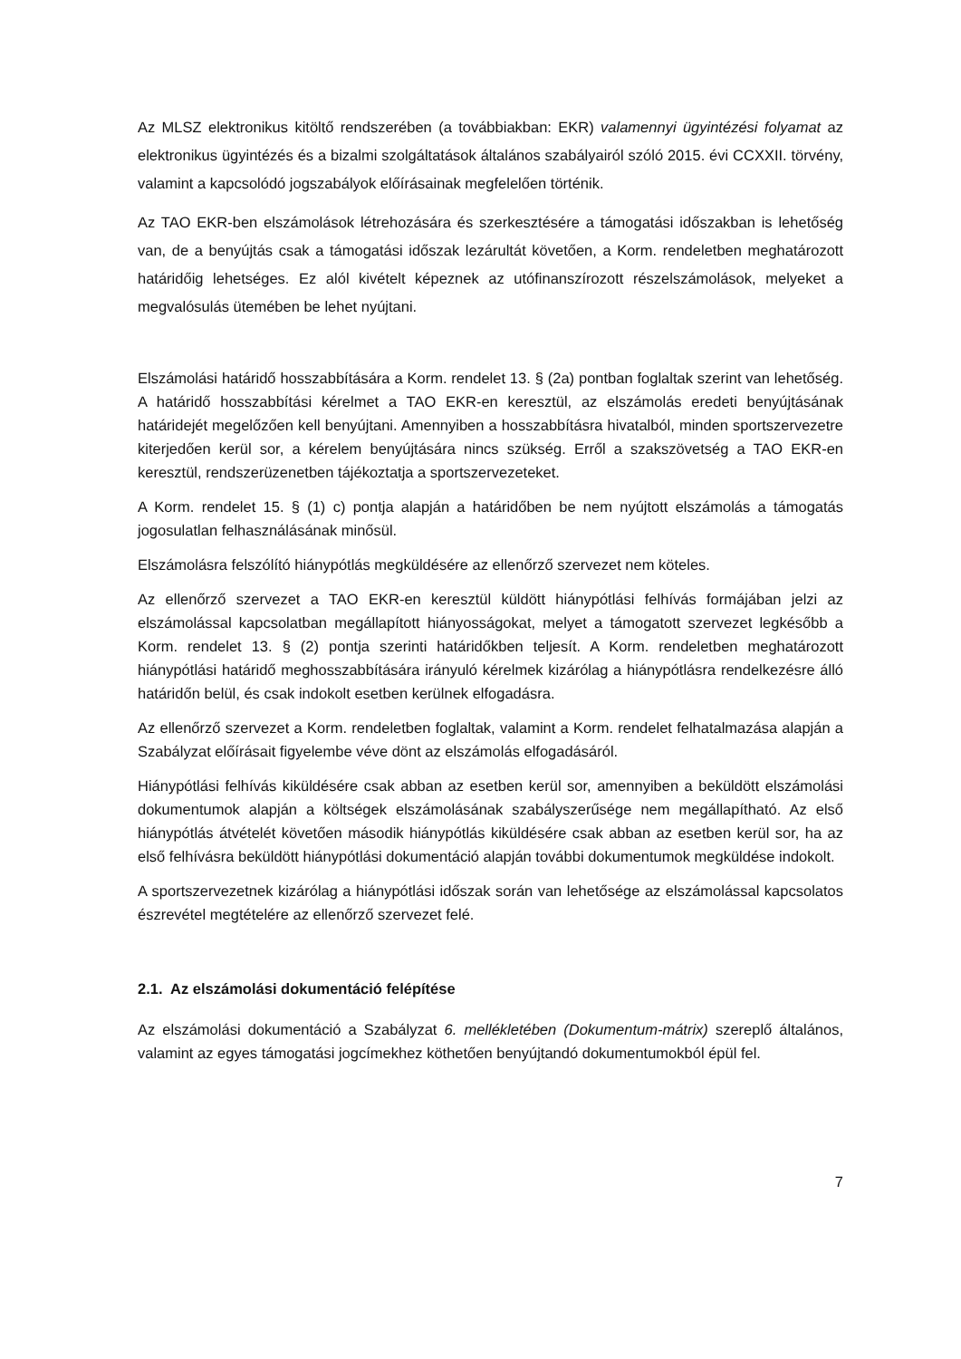Az MLSZ elektronikus kitöltő rendszerében (a továbbiakban: EKR) valamennyi ügyintézési folyamat az elektronikus ügyintézés és a bizalmi szolgáltatások általános szabályairól szóló 2015. évi CCXXII. törvény, valamint a kapcsolódó jogszabályok előírásainak megfelelően történik.
Az TAO EKR-ben elszámolások létrehozására és szerkesztésére a támogatási időszakban is lehetőség van, de a benyújtás csak a támogatási időszak lezárultát követően, a Korm. rendeletben meghatározott határidőig lehetséges. Ez alól kivételt képeznek az utófinanszírozott részelszámolások, melyeket a megvalósulás ütemében be lehet nyújtani.
Elszámolási határidő hosszabbítására a Korm. rendelet 13. § (2a) pontban foglaltak szerint van lehetőség. A határidő hosszabbítási kérelmet a TAO EKR-en keresztül, az elszámolás eredeti benyújtásának határidejét megelőzően kell benyújtani. Amennyiben a hosszabbításra hivatalból, minden sportszervezetre kiterjedően kerül sor, a kérelem benyújtására nincs szükség. Erről a szakszövetség a TAO EKR-en keresztül, rendszerüzenetben tájékoztatja a sportszervezeteket.
A Korm. rendelet 15. § (1) c) pontja alapján a határidőben be nem nyújtott elszámolás a támogatás jogosulatlan felhasználásának minősül.
Elszámolásra felszólító hiánypótlás megküldésére az ellenőrző szervezet nem köteles.
Az ellenőrző szervezet a TAO EKR-en keresztül küldött hiánypótlási felhívás formájában jelzi az elszámolással kapcsolatban megállapított hiányosságokat, melyet a támogatott szervezet legkésőbb a Korm. rendelet 13. § (2) pontja szerinti határidőkben teljesít. A Korm. rendeletben meghatározott hiánypótlási határidő meghosszabbítására irányuló kérelmek kizárólag a hiánypótlásra rendelkezésre álló határidőn belül, és csak indokolt esetben kerülnek elfogadásra.
Az ellenőrző szervezet a Korm. rendeletben foglaltak, valamint a Korm. rendelet felhatalmazása alapján a Szabályzat előírásait figyelembe véve dönt az elszámolás elfogadásáról.
Hiánypótlási felhívás kiküldésére csak abban az esetben kerül sor, amennyiben a beküldött elszámolási dokumentumok alapján a költségek elszámolásának szabályszerűsége nem megállapítható. Az első hiánypótlás átvételét követően második hiánypótlás kiküldésére csak abban az esetben kerül sor, ha az első felhívásra beküldött hiánypótlási dokumentáció alapján további dokumentumok megküldése indokolt.
A sportszervezetnek kizárólag a hiánypótlási időszak során van lehetősége az elszámolással kapcsolatos észrevétel megtételére az ellenőrző szervezet felé.
2.1. Az elszámolási dokumentáció felépítése
Az elszámolási dokumentáció a Szabályzat 6. mellékletében (Dokumentum-mátrix) szereplő általános, valamint az egyes támogatási jogcímekhez köthetően benyújtandó dokumentumokból épül fel.
7